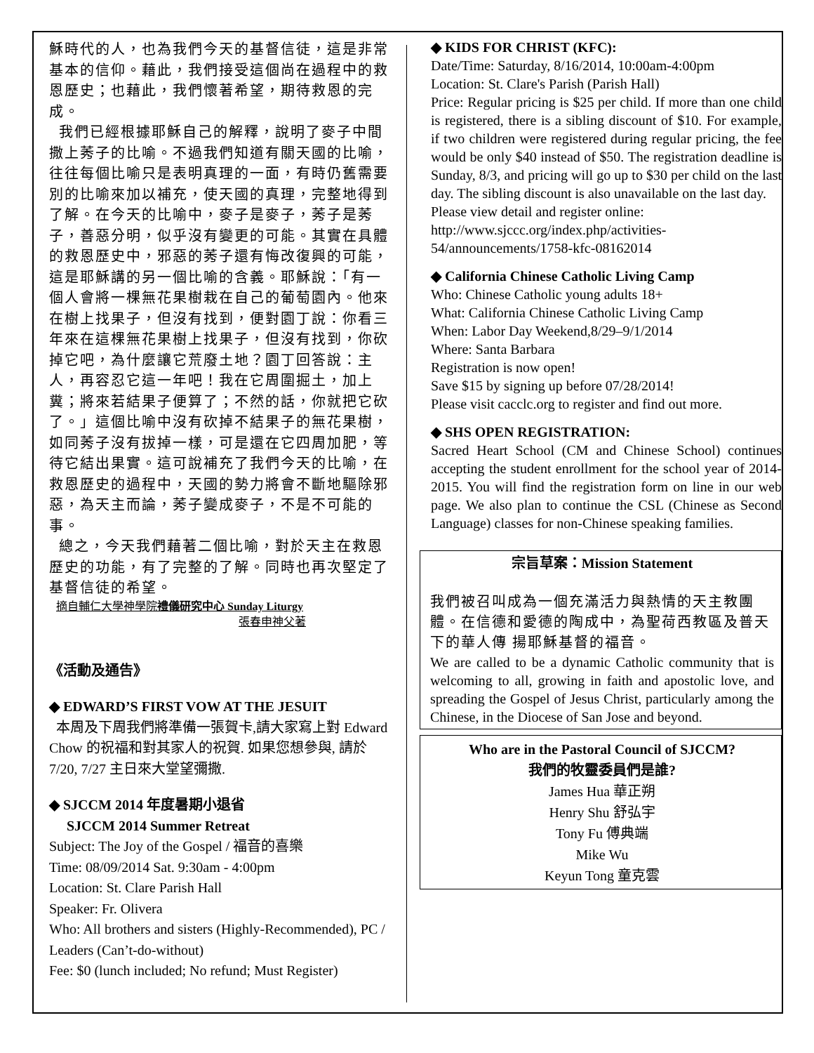穌時代的人，也為我們今天的基督信徒，這是非常基本的信仰。藉此，我們接受這個尚在過程中的救恩歷史；也藉此，我們懷著希望，期待救恩的完成。
我們已經根據耶穌自己的解釋，說明了麥子中間撒上莠子的比喻。不過我們知道有關天國的比喻，往往每個比喻只是表明真理的一面，有時仍舊需要別的比喻來加以補充，使天國的真理，完整地得到了解。在今天的比喻中，麥子是麥子，莠子是莠子，善惡分明，似乎沒有變更的可能。其實在具體的救恩歷史中，邪惡的莠子還有悔改復興的可能，這是耶穌講的另一個比喻的含義。耶穌說：「有一個人會將一棵無花果樹栽在自己的葡萄園內。他來在樹上找果子，但沒有找到，便對園丁說：你看三年來在這棵無花果樹上找果子，但沒有找到，你砍掉它吧，為什麼讓它荒廢土地？園丁回答說：主人，再容忍它這一年吧！我在它周圍掘土，加上糞；將來若結果子便算了；不然的話，你就把它砍了。」這個比喻中沒有砍掉不結果子的無花果樹，如同莠子沒有拔掉一樣，可是還在它四周加肥，等待它結出果實。這可說補充了我們今天的比喻，在救恩歷史的過程中，天國的勢力將會不斷地驅除邪惡，為天主而論，莠子變成麥子，不是不可能的事。
總之，今天我們藉著二個比喻，對於天主在救恩歷史的功能，有了完整的了解。同時也再次堅定了基督信徒的希望。
摘自輔仁大學神學院禮儀研究中心 Sunday Liturgy
張春申神父著
《活動及通告》
◆ EDWARD’S FIRST VOW AT THE JESUIT
本周及下周我們將準備一張賀卡,請大家寫上對 Edward Chow 的祝福和對其家人的祝賀. 如果您想參與, 請於 7/20, 7/27 主日來大堂望彌撒.
◆ SJCCM 2014 年度暑期小退省
SJCCM 2014 Summer Retreat
Subject: The Joy of the Gospel / 福音的喜樂
Time: 08/09/2014 Sat. 9:30am - 4:00pm
Location: St. Clare Parish Hall
Speaker: Fr. Olivera
Who: All brothers and sisters (Highly-Recommended), PC / Leaders (Can’t-do-without)
Fee: $0 (lunch included; No refund; Must Register)
◆ KIDS FOR CHRIST (KFC):
Date/Time: Saturday, 8/16/2014, 10:00am-4:00pm
Location: St. Clare's Parish (Parish Hall)
Price: Regular pricing is $25 per child. If more than one child is registered, there is a sibling discount of $10. For example, if two children were registered during regular pricing, the fee would be only $40 instead of $50. The registration deadline is Sunday, 8/3, and pricing will go up to $30 per child on the last day. The sibling discount is also unavailable on the last day.
Please view detail and register online:
http://www.sjccc.org/index.php/activities-54/announcements/1758-kfc-08162014
◆ California Chinese Catholic Living Camp
Who: Chinese Catholic young adults 18+
What: California Chinese Catholic Living Camp
When: Labor Day Weekend,8/29–9/1/2014
Where: Santa Barbara
Registration is now open!
Save $15 by signing up before 07/28/2014!
Please visit cacclc.org to register and find out more.
◆ SHS OPEN REGISTRATION:
Sacred Heart School (CM and Chinese School) continues accepting the student enrollment for the school year of 2014-2015. You will find the registration form on line in our web page. We also plan to continue the CSL (Chinese as Second Language) classes for non-Chinese speaking families.
宗旨草案：Mission Statement
我們被召叫成為一個充滿活力與熱情的天主教團體。在信德和愛德的陶成中，為聖荷西教區及普天下的華人傳 揚耶穌基督的福音。
We are called to be a dynamic Catholic community that is welcoming to all, growing in faith and apostolic love, and spreading the Gospel of Jesus Christ, particularly among the Chinese, in the Diocese of San Jose and beyond.
Who are in the Pastoral Council of SJCCM?
我們的牧靈委員們是誰?
James Hua 華正朔
Henry Shu 舒弘宇
Tony Fu 傅典端
Mike Wu
Keyun Tong 童克雲